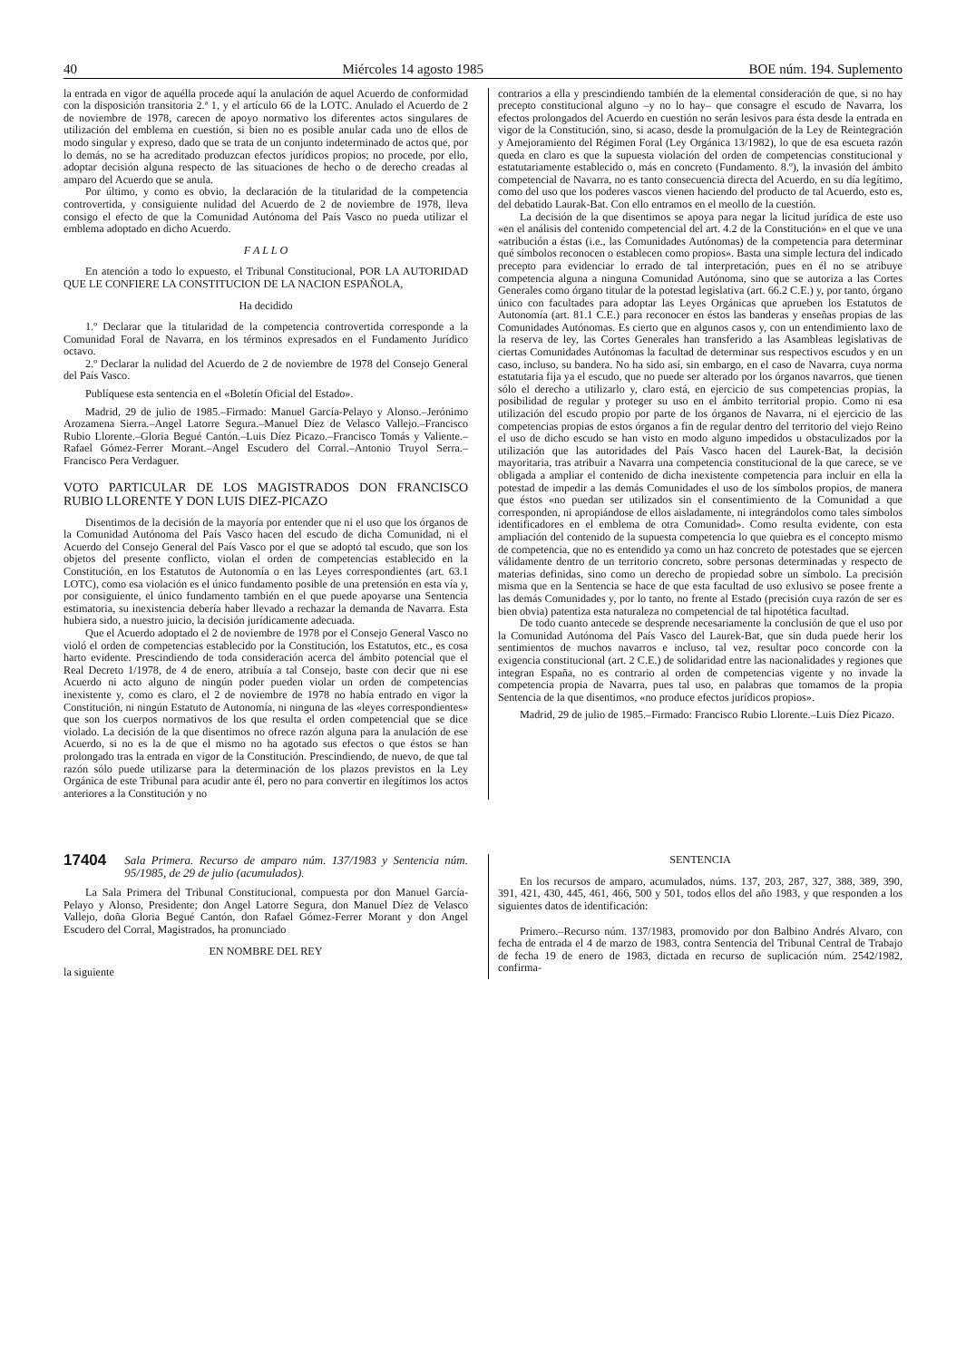40 Miércoles 14 agosto 1985 BOE núm. 194. Suplemento
la entrada en vigor de aquélla procede aquí la anulación de aquel Acuerdo de conformidad con la disposición transitoria 2.ª 1, y el artículo 66 de la LOTC. Anulado el Acuerdo de 2 de noviembre de 1978, carecen de apoyo normativo los diferentes actos singulares de utilización del emblema en cuestión, si bien no es posible anular cada uno de ellos de modo singular y expreso, dado que se trata de un conjunto indeterminado de actos que, por lo demás, no se ha acreditado produzcan efectos jurídicos propios; no procede, por ello, adoptar decisión alguna respecto de las situaciones de hecho o de derecho creadas al amparo del Acuerdo que se anula.
Por último, y como es obvio, la declaración de la titularidad de la competencia controvertida, y consiguiente nulidad del Acuerdo de 2 de noviembre de 1978, lleva consigo el efecto de que la Comunidad Autónoma del País Vasco no pueda utilizar el emblema adoptado en dicho Acuerdo.
F A L L O
En atención a todo lo expuesto, el Tribunal Constitucional, POR LA AUTORIDAD QUE LE CONFIERE LA CONSTITUCION DE LA NACION ESPAÑOLA,
Ha decidido
1.º Declarar que la titularidad de la competencia controvertida corresponde a la Comunidad Foral de Navarra, en los términos expresados en el Fundamento Jurídico octavo.
2.º Declarar la nulidad del Acuerdo de 2 de noviembre de 1978 del Consejo General del País Vasco.
Publíquese esta sentencia en el «Boletín Oficial del Estado».
Madrid, 29 de julio de 1985.–Firmado: Manuel García-Pelayo y Alonso.–Jerónimo Arozamena Sierra.–Angel Latorre Segura.–Manuel Díez de Velasco Vallejo.–Francisco Rubio Llorente.–Gloria Begué Cantón.–Luis Díez Picazo.–Francisco Tomás y Valiente.–Rafael Gómez-Ferrer Morant.–Angel Escudero del Corral.–Antonio Truyol Serra.–Francisco Pera Verdaguer.
VOTO PARTICULAR DE LOS MAGISTRADOS DON FRANCISCO RUBIO LLORENTE Y DON LUIS DIEZ-PICAZO
Disentimos de la decisión de la mayoría por entender que ni el uso que los órganos de la Comunidad Autónoma del País Vasco hacen del escudo de dicha Comunidad, ni el Acuerdo del Consejo General del País Vasco por el que se adoptó tal escudo, que son los objetos del presente conflicto, violan el orden de competencias establecido en la Constitución, en los Estatutos de Autonomía o en las Leyes correspondientes (art. 63.1 LOTC), como esa violación es el único fundamento posible de una pretensión en esta vía y, por consiguiente, el único fundamento también en el que puede apoyarse una Sentencia estimatoria, su inexistencia debería haber llevado a rechazar la demanda de Navarra. Esta hubiera sido, a nuestro juicio, la decisión jurídicamente adecuada.
Que el Acuerdo adoptado el 2 de noviembre de 1978 por el Consejo General Vasco no violó el orden de competencias establecido por la Constitución, los Estatutos, etc., es cosa harto evidente. Prescindiendo de toda consideración acerca del ámbito potencial que el Real Decreto 1/1978, de 4 de enero, atribuía a tal Consejo, baste con decir que ni ese Acuerdo ni acto alguno de ningún poder pueden violar un orden de competencias inexistente y, como es claro, el 2 de noviembre de 1978 no había entrado en vigor la Constitución, ni ningún Estatuto de Autonomía, ni ninguna de las «leyes correspondientes» que son los cuerpos normativos de los que resulta el orden competencial que se dice violado. La decisión de la que disentimos no ofrece razón alguna para la anulación de ese Acuerdo, si no es la de que el mismo no ha agotado sus efectos o que éstos se han prolongado tras la entrada en vigor de la Constitución. Prescindiendo, de nuevo, de que tal razón sólo puede utilizarse para la determinación de los plazos previstos en la Ley Orgánica de este Tribunal para acudir ante él, pero no para convertir en ilegítimos los actos anteriores a la Constitución y no
contrarios a ella y prescindiendo también de la elemental consideración de que, si no hay precepto constitucional alguno –y no lo hay– que consagre el escudo de Navarra, los efectos prolongados del Acuerdo en cuestión no serán lesivos para ésta desde la entrada en vigor de la Constitución, sino, si acaso, desde la promulgación de la Ley de Reintegración y Amejoramiento del Régimen Foral (Ley Orgánica 13/1982), lo que de esa escueta razón queda en claro es que la supuesta violación del orden de competencias constitucional y estatutariamente establecido o, más en concreto (Fundamento. 8.º), la invasión del ámbito competencial de Navarra, no es tanto consecuencia directa del Acuerdo, en su día legítimo, como del uso que los poderes vascos vienen haciendo del producto de tal Acuerdo, esto es, del debatido Laurak-Bat. Con ello entramos en el meollo de la cuestión.
La decisión de la que disentimos se apoya para negar la licitud jurídica de este uso «en el análisis del contenido competencial del art. 4.2 de la Constitución» en el que ve una «atribución a éstas (i.e., las Comunidades Autónomas) de la competencia para determinar qué símbolos reconocen o establecen como propios». Basta una simple lectura del indicado precepto para evidenciar lo errado de tal interpretación, pues en él no se atribuye competencia alguna a ninguna Comunidad Autónoma, sino que se autoriza a las Cortes Generales como órgano titular de la potestad legislativa (art. 66.2 C.E.) y, por tanto, órgano único con facultades para adoptar las Leyes Orgánicas que aprueben los Estatutos de Autonomía (art. 81.1 C.E.) para reconocer en éstos las banderas y enseñas propias de las Comunidades Autónomas. Es cierto que en algunos casos y, con un entendimiento laxo de la reserva de ley, las Cortes Generales han transferido a las Asambleas legislativas de ciertas Comunidades Autónomas la facultad de determinar sus respectivos escudos y en un caso, incluso, su bandera. No ha sido así, sin embargo, en el caso de Navarra, cuya norma estatutaria fija ya el escudo, que no puede ser alterado por los órganos navarros, que tienen sólo el derecho a utilizarlo y, claro está, en ejercicio de sus competencias propias, la posibilidad de regular y proteger su uso en el ámbito territorial propio. Como ni esa utilización del escudo propio por parte de los órganos de Navarra, ni el ejercicio de las competencias propias de estos órganos a fin de regular dentro del territorio del viejo Reino el uso de dicho escudo se han visto en modo alguno impedidos u obstaculizados por la utilización que las autoridades del País Vasco hacen del Laurek-Bat, la decisión mayoritaria, tras atribuir a Navarra una competencia constitucional de la que carece, se ve obligada a ampliar el contenido de dicha inexistente competencia para incluir en ella la potestad de impedir a las demás Comunidades el uso de los símbolos propios, de manera que éstos «no puedan ser utilizados sin el consentimiento de la Comunidad a que corresponden, ni apropiándose de ellos aisladamente, ni integrándolos como tales símbolos identificadores en el emblema de otra Comunidad». Como resulta evidente, con esta ampliación del contenido de la supuesta competencia lo que quiebra es el concepto mismo de competencia, que no es entendido ya como un haz concreto de potestades que se ejercen válidamente dentro de un territorio concreto, sobre personas determinadas y respecto de materias definidas, sino como un derecho de propiedad sobre un símbolo. La precisión misma que en la Sentencia se hace de que esta facultad de uso exlusivo se posee frente a las demás Comunidades y, por lo tanto, no frente al Estado (precisión cuya razón de ser es bien obvia) patentiza esta naturaleza no competencial de tal hipotética facultad.
De todo cuanto antecede se desprende necesariamente la conclusión de que el uso por la Comunidad Autónoma del País Vasco del Laurek-Bat, que sin duda puede herir los sentimientos de muchos navarros e incluso, tal vez, resultar poco concorde con la exigencia constitucional (art. 2 C.E.) de solidaridad entre las nacionalidades y regiones que integran España, no es contrario al orden de competencias vigente y no invade la competencia propia de Navarra, pues tal uso, en palabras que tomamos de la propia Sentencia de la que disentimos, «no produce efectos jurídicos propios».
Madrid, 29 de julio de 1985.–Firmado: Francisco Rubio Llorente.–Luis Díez Picazo.
17404 Sala Primera. Recurso de amparo núm. 137/1983 y Sentencia núm. 95/1985, de 29 de julio (acumulados).
La Sala Primera del Tribunal Constitucional, compuesta por don Manuel García-Pelayo y Alonso, Presidente; don Angel Latorre Segura, don Manuel Díez de Velasco Vallejo, doña Gloria Begué Cantón, don Rafael Gómez-Ferrer Morant y don Angel Escudero del Corral, Magistrados, ha pronunciado
EN NOMBRE DEL REY
la siguiente
SENTENCIA
En los recursos de amparo, acumulados, núms. 137, 203, 287, 327, 388, 389, 390, 391, 421, 430, 445, 461, 466, 500 y 501, todos ellos del año 1983, y que responden a los siguientes datos de identificación:
Primero.–Recurso núm. 137/1983, promovido por don Balbino Andrés Alvaro, con fecha de entrada el 4 de marzo de 1983, contra Sentencia del Tribunal Central de Trabajo de fecha 19 de enero de 1983, dictada en recurso de suplicación núm. 2542/1982, confirma-